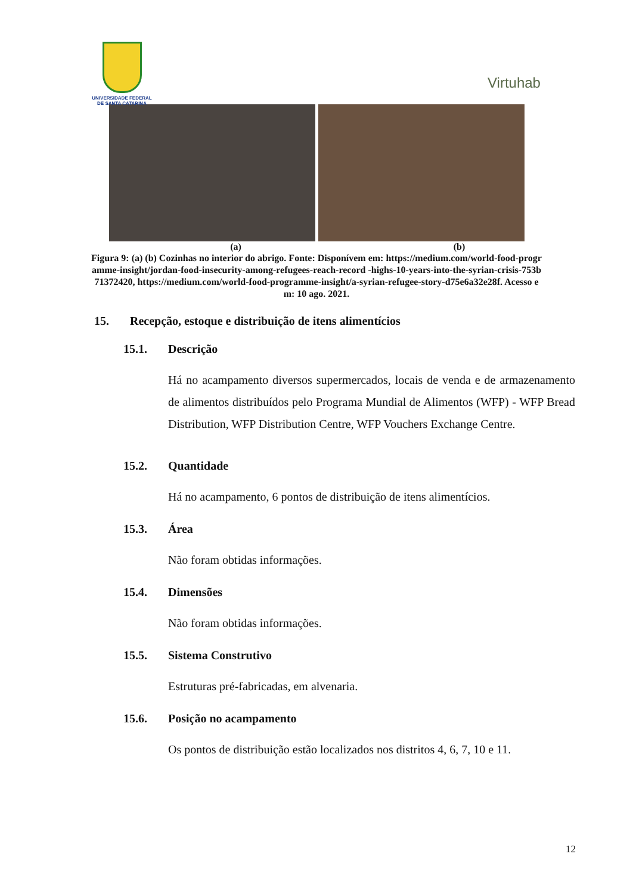UNIVERSIDADE FEDERAL
DE SANTA CATARINA
Virtuhab
(a) (b)
Figura 9: (a) (b) Cozinhas no interior do abrigo. Fonte: Disponívem em: https://medium.com/world-food-programme-insight/jordan-food-insecurity-among-refugees-reach-record -highs-10-years-into-the-syrian-crisis-753b71372420, https://medium.com/world-food-programme-insight/a-syrian-refugee-story-d75e6a32e28f. Acesso em: 10 ago. 2021.
15. Recepção, estoque e distribuição de itens alimentícios
15.1. Descrição
Há no acampamento diversos supermercados, locais de venda e de armazenamento de alimentos distribuídos pelo Programa Mundial de Alimentos (WFP) - WFP Bread Distribution, WFP Distribution Centre, WFP Vouchers Exchange Centre.
15.2. Quantidade
Há no acampamento, 6 pontos de distribuição de itens alimentícios.
15.3. Área
Não foram obtidas informações.
15.4. Dimensões
Não foram obtidas informações.
15.5. Sistema Construtivo
Estruturas pré-fabricadas, em alvenaria.
15.6. Posição no acampamento
Os pontos de distribuição estão localizados nos distritos 4, 6, 7, 10 e 11.
12